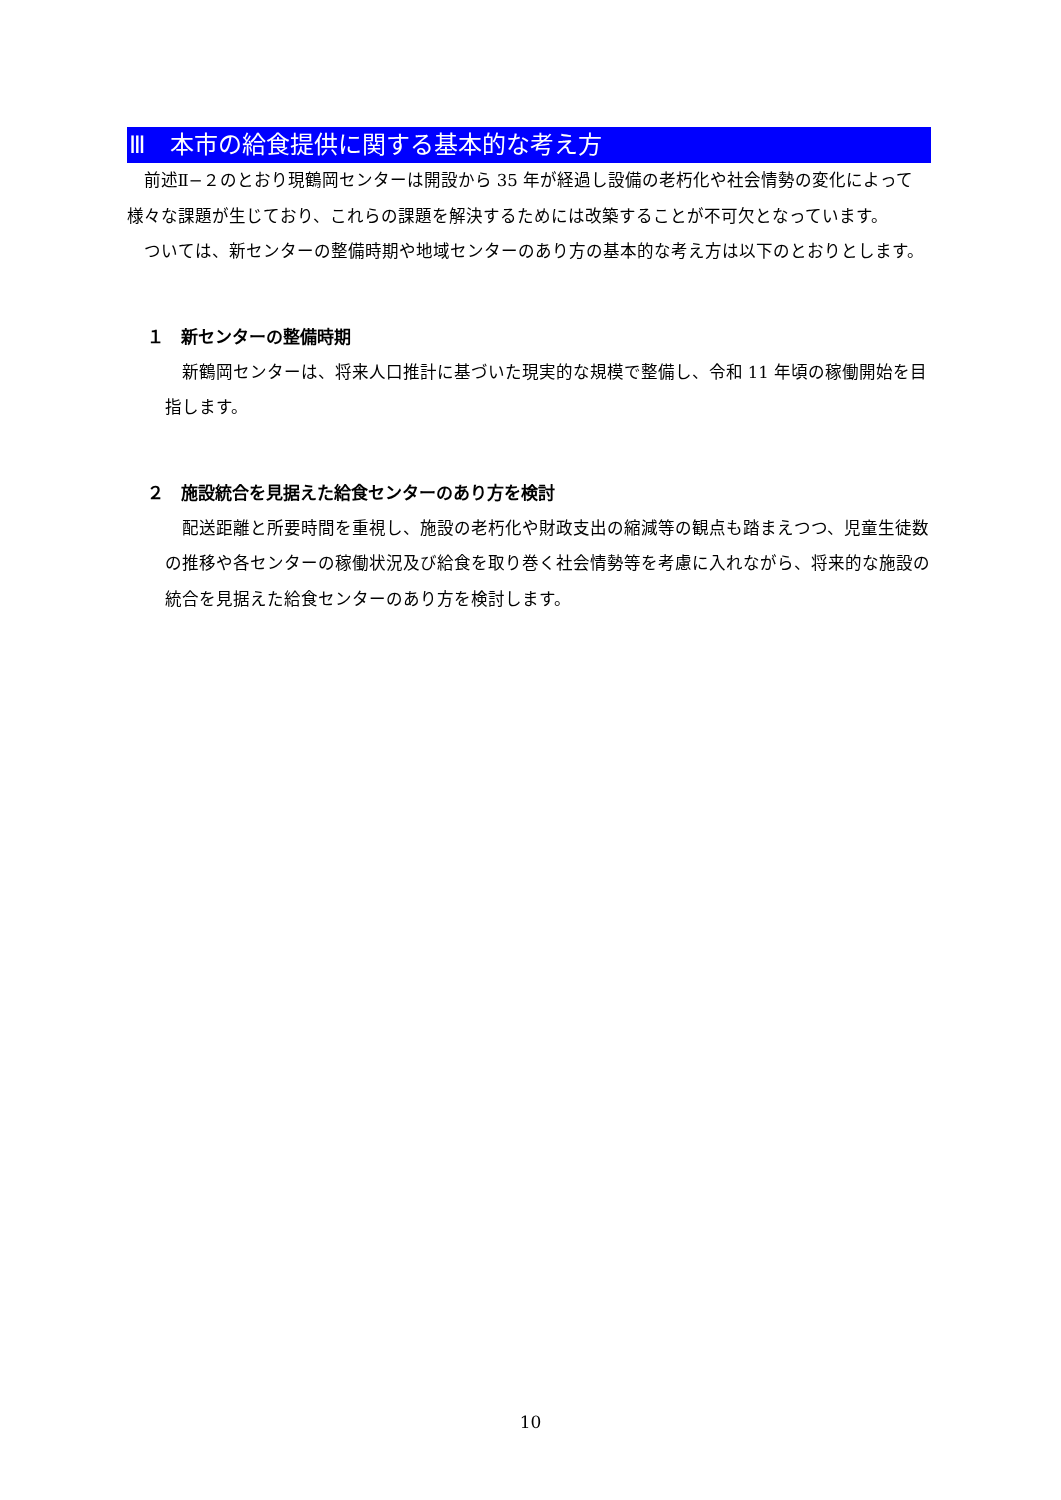Ⅲ　本市の給食提供に関する基本的な考え方
前述Ⅱ−２のとおり現鶴岡センターは開設から 35 年が経過し設備の老朽化や社会情勢の変化によって様々な課題が生じており、これらの課題を解決するためには改築することが不可欠となっています。
ついては、新センターの整備時期や地域センターのあり方の基本的な考え方は以下のとおりとします。
１　新センターの整備時期
新鶴岡センターは、将来人口推計に基づいた現実的な規模で整備し、令和 11 年頃の稼働開始を目指します。
２　施設統合を見据えた給食センターのあり方を検討
配送距離と所要時間を重視し、施設の老朽化や財政支出の縮減等の観点も踏まえつつ、児童生徒数の推移や各センターの稼働状況及び給食を取り巻く社会情勢等を考慮に入れながら、将来的な施設の統合を見据えた給食センターのあり方を検討します。
10